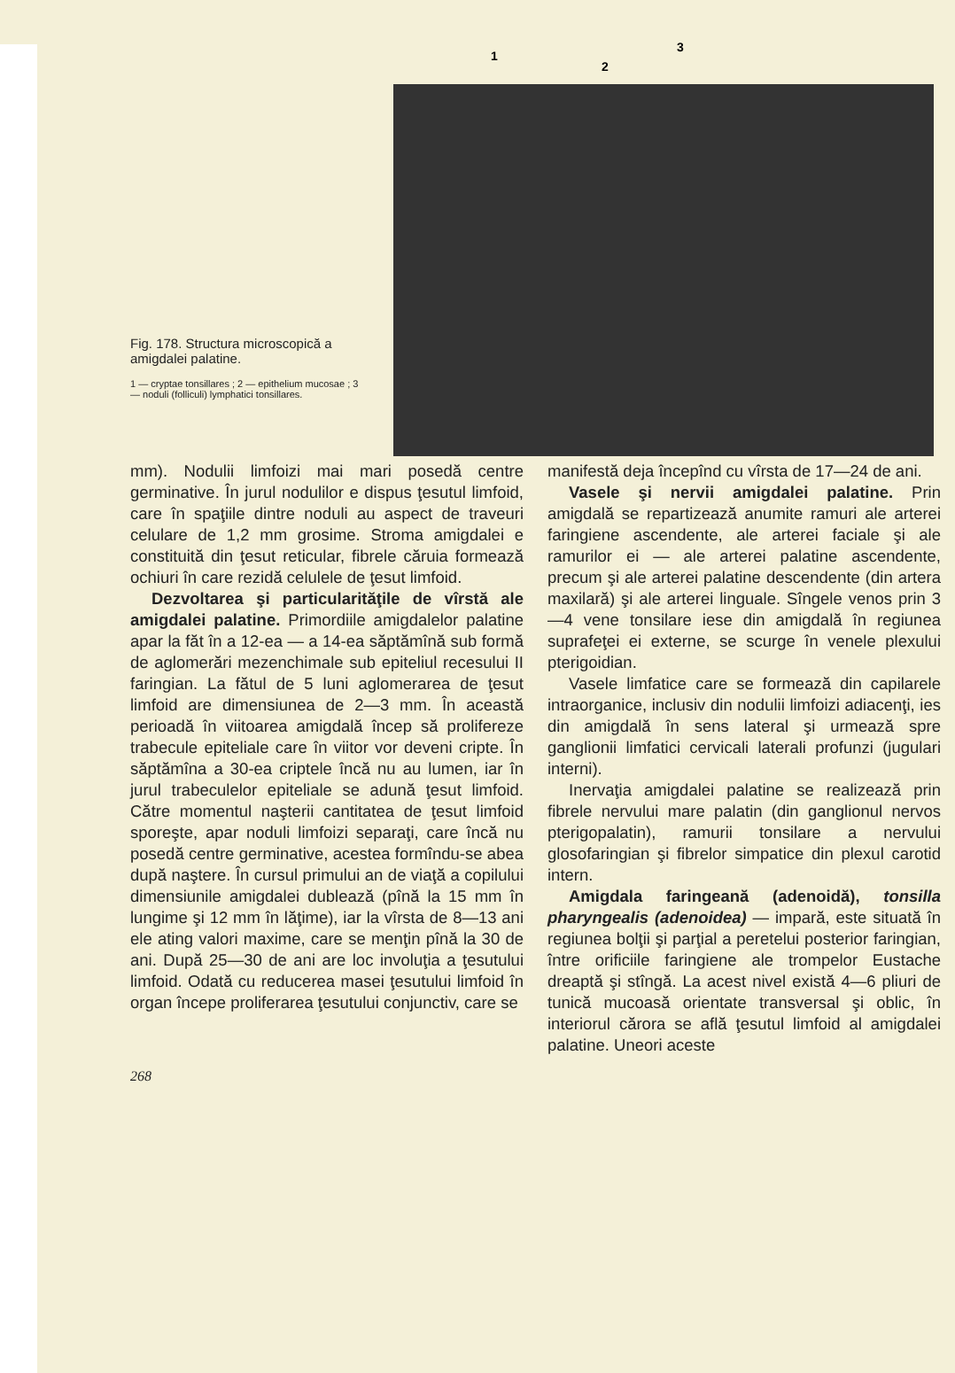Fig. 178. Structura microscopică a amigdalei palatine.
1 — cryptae tonsillares ; 2 — epithelium mucosae ; 3 — noduli (folliculi) lymphatici tonsillares.
1
2
3
mm). Nodulii limfoizi mai mari posedă centre germinative. În jurul nodulilor e dispus ţesutul limfoid, care în spaţiile dintre noduli au aspect de traveuri celulare de 1,2 mm grosime. Stroma amigdalei e constituită din ţesut reticular, fibrele căruia formează ochiuri în care rezidă celulele de ţesut limfoid.
Dezvoltarea şi particularităţile de vîrstă ale amigdalei palatine. Primordiile amigdalelor palatine apar la făt în a 12-ea — a 14-ea săptămînă sub formă de aglomerări mezenchimale sub epiteliul recesului II faringian. La fătul de 5 luni aglomerarea de ţesut limfoid are dimensiunea de 2—3 mm. În această perioadă în viitoarea amigdală încep să prolifereze trabecule epiteliale care în viitor vor deveni cripte. În săptămîna a 30-ea criptele încă nu au lumen, iar în jurul trabeculelor epiteliale se adună ţesut limfoid. Către momentul naşterii cantitatea de ţesut limfoid sporeşte, apar noduli limfoizi separaţi, care încă nu posedă centre germinative, acestea formîndu-se abea după naştere. În cursul primului an de viaţă a copilului dimensiunile amigdalei dublează (pînă la 15 mm în lungime şi 12 mm în lăţime), iar la vîrsta de 8—13 ani ele ating valori maxime, care se menţin pînă la 30 de ani. După 25—30 de ani are loc involuţia a ţesutului limfoid. Odată cu reducerea masei ţesutului limfoid în organ începe proliferarea ţesutului conjunctiv, care se
manifestă deja începînd cu vîrsta de 17—24 de ani.
Vasele şi nervii amigdalei palatine. Prin amigdală se repartizează anumite ramuri ale arterei faringiene ascendente, ale arterei faciale şi ale ramurilor ei — ale arterei palatine ascendente, precum şi ale arterei palatine descendente (din artera maxilară) şi ale arterei linguale. Sîngele venos prin 3—4 vene tonsilare iese din amigdală în regiunea suprafeţei ei externe, se scurge în venele plexului pterigoidian.
Vasele limfatice care se formează din capilarele intraorganice, inclusiv din nodulii limfoizi adiacenţi, ies din amigdală în sens lateral şi urmează spre ganglionii limfatici cervicali laterali profunzi (jugulari interni).
Inervaţia amigdalei palatine se realizează prin fibrele nervului mare palatin (din ganglionul nervos pterigopalatin), ramurii tonsilare a nervului glosofaringian şi fibrelor simpatice din plexul carotid intern.
Amigdala faringeană (adenoidă), tonsilla pharyngealis (adenoidea) — impară, este situată în regiunea bolţii şi parţial a peretelui posterior faringian, între orificiile faringiene ale trompelor Eustache dreaptă şi stîngă. La acest nivel există 4—6 pliuri de tunică mucoasă orientate transversal şi oblic, în interiorul cărora se află ţesutul limfoid al amigdalei palatine. Uneori aceste
268